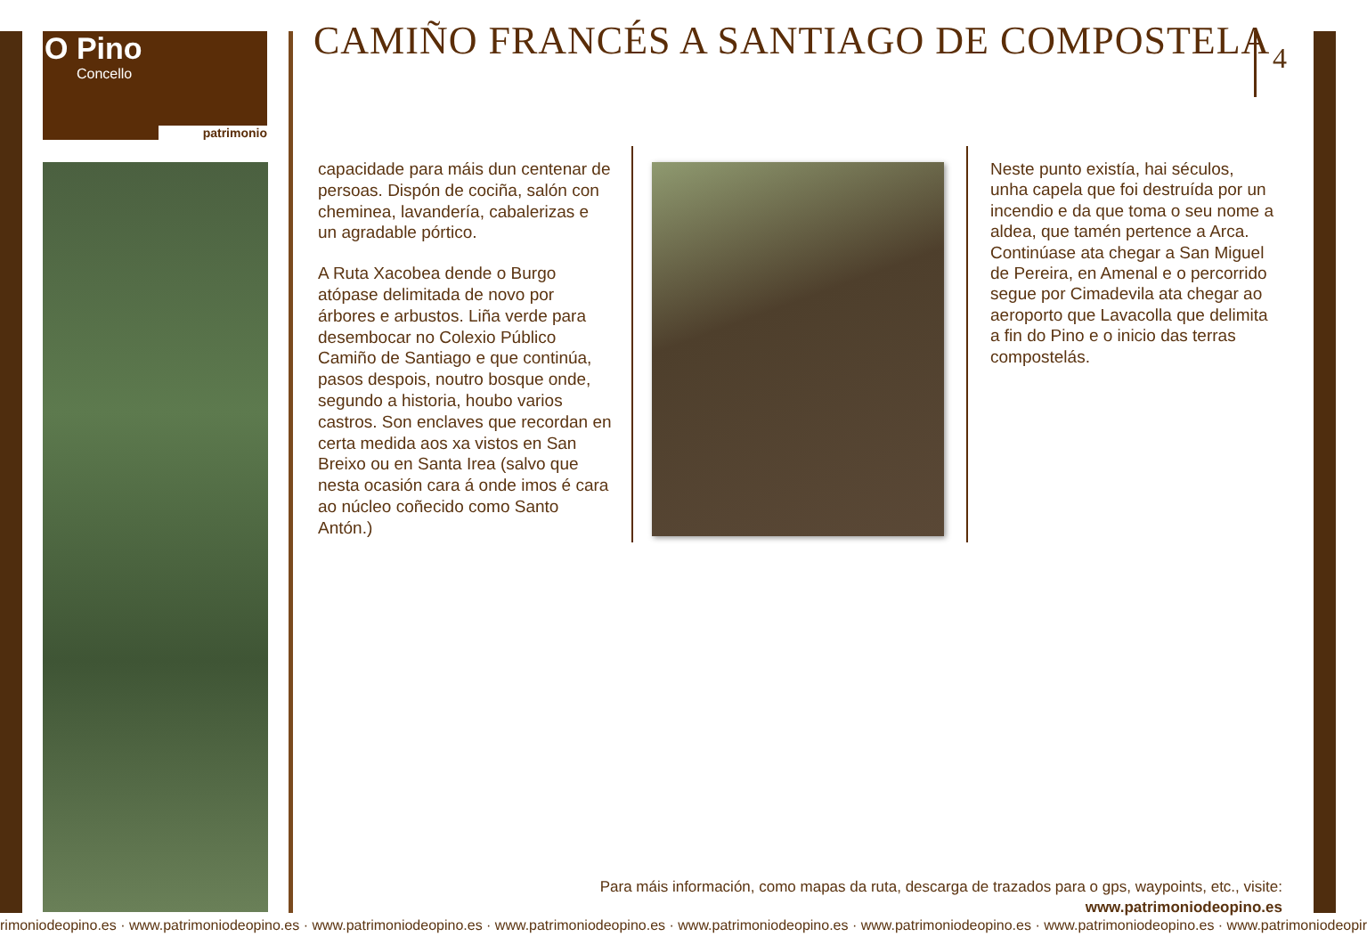O Pino
Concello
patrimonio
CAMIÑO FRANCÉS A SANTIAGO DE COMPOSTELA
4
capacidade para máis dun centenar de persoas. Dispón de cociña, salón con cheminea, lavandería, cabalerizas e un agradable pórtico.
A Ruta Xacobea dende o Burgo atópase delimitada de novo por árbores e arbustos. Liña verde para desembocar no Colexio Público Camiño de Santiago e que continúa, pasos despois, noutro bosque onde, segundo a historia, houbo varios castros. Son enclaves que recordan en certa medida aos xa vistos en San Breixo ou en Santa Irea (salvo que nesta ocasión cara á onde imos é cara ao núcleo coñecido como Santo Antón.)
Neste punto existía, hai séculos, unha capela que foi destruída por un incendio e da que toma o seu nome a aldea, que tamén pertence a Arca. Continúase ata chegar a San Miguel de Pereira, en Amenal e o percorrido segue por Cimadevila ata chegar ao aeroporto que Lavacolla que delimita a fin do Pino e o inicio das terras compostelás.
Para máis información, como mapas da ruta, descarga de trazados para o gps, waypoints, etc., visite:
www.patrimoniodeopino.es
rimoniodeopino.es · www.patrimoniodeopino.es · www.patrimoniodeopino.es · www.patrimoniodeopino.es · www.patrimoniodeopino.es · www.patrimoniodeopino.es · www.patrimoniodeopino.es · www.patrimoniodeopir